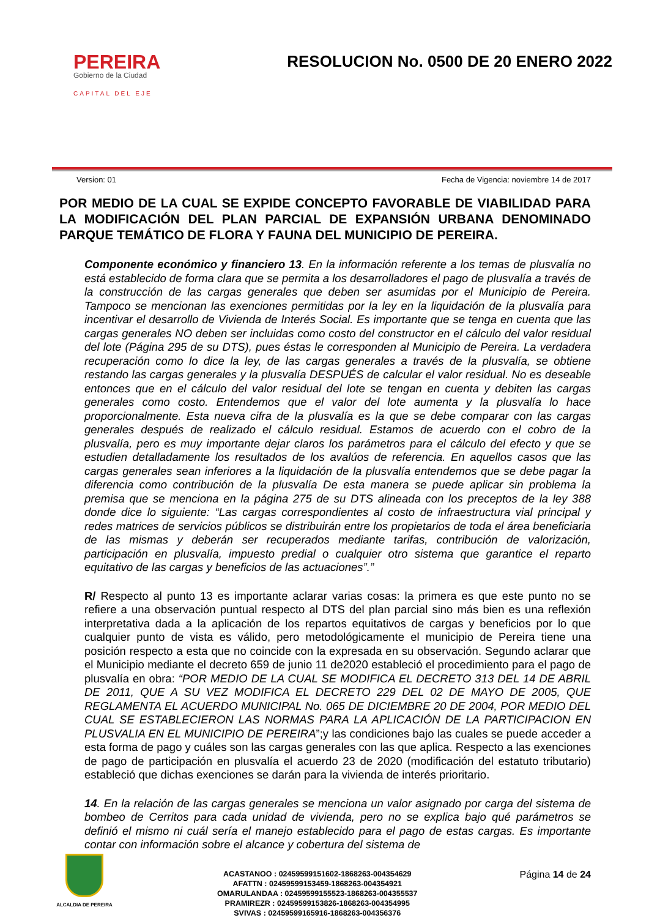PEREIRA
Gobierno de la Ciudad
CAPITAL DEL EJE
RESOLUCION No. 0500 DE 20 ENERO 2022
Version: 01 Fecha de Vigencia: noviembre 14 de 2017
POR MEDIO DE LA CUAL SE EXPIDE CONCEPTO FAVORABLE DE VIABILIDAD PARA LA MODIFICACIÓN DEL PLAN PARCIAL DE EXPANSIÓN URBANA DENOMINADO PARQUE TEMÁTICO DE FLORA Y FAUNA DEL MUNICIPIO DE PEREIRA.
Componente económico y financiero 13. En la información referente a los temas de plusvalía no está establecido de forma clara que se permita a los desarrolladores el pago de plusvalía a través de la construcción de las cargas generales que deben ser asumidas por el Municipio de Pereira. Tampoco se mencionan las exenciones permitidas por la ley en la liquidación de la plusvalía para incentivar el desarrollo de Vivienda de Interés Social. Es importante que se tenga en cuenta que las cargas generales NO deben ser incluidas como costo del constructor en el cálculo del valor residual del lote (Página 295 de su DTS), pues éstas le corresponden al Municipio de Pereira. La verdadera recuperación como lo dice la ley, de las cargas generales a través de la plusvalía, se obtiene restando las cargas generales y la plusvalía DESPUÉS de calcular el valor residual. No es deseable entonces que en el cálculo del valor residual del lote se tengan en cuenta y debiten las cargas generales como costo. Entendemos que el valor del lote aumenta y la plusvalía lo hace proporcionalmente. Esta nueva cifra de la plusvalía es la que se debe comparar con las cargas generales después de realizado el cálculo residual. Estamos de acuerdo con el cobro de la plusvalía, pero es muy importante dejar claros los parámetros para el cálculo del efecto y que se estudien detalladamente los resultados de los avalúos de referencia. En aquellos casos que las cargas generales sean inferiores a la liquidación de la plusvalía entendemos que se debe pagar la diferencia como contribución de la plusvalía De esta manera se puede aplicar sin problema la premisa que se menciona en la página 275 de su DTS alineada con los preceptos de la ley 388 donde dice lo siguiente: “Las cargas correspondientes al costo de infraestructura vial principal y redes matrices de servicios públicos se distribuirán entre los propietarios de toda el área beneficiaria de las mismas y deberán ser recuperados mediante tarifas, contribución de valorización, participación en plusvalía, impuesto predial o cualquier otro sistema que garantice el reparto equitativo de las cargas y beneficios de las actuaciones”.”
R/ Respecto al punto 13 es importante aclarar varias cosas: la primera es que este punto no se refiere a una observación puntual respecto al DTS del plan parcial sino más bien es una reflexión interpretativa dada a la aplicación de los repartos equitativos de cargas y beneficios por lo que cualquier punto de vista es válido, pero metodológicamente el municipio de Pereira tiene una posición respecto a esta que no coincide con la expresada en su observación. Segundo aclarar que el Municipio mediante el decreto 659 de junio 11 de2020 estableció el procedimiento para el pago de plusvalía en obra: “POR MEDIO DE LA CUAL SE MODIFICA EL DECRETO 313 DEL 14 DE ABRIL DE 2011, QUE A SU VEZ MODIFICA EL DECRETO 229 DEL 02 DE MAYO DE 2005, QUE REGLAMENTA EL ACUERDO MUNICIPAL No. 065 DE DICIEMBRE 20 DE 2004, POR MEDIO DEL CUAL SE ESTABLECIERON LAS NORMAS PARA LA APLICACIÓN DE LA PARTICIPACION EN PLUSVALIA EN EL MUNICIPIO DE PEREIRA”;y las condiciones bajo las cuales se puede acceder a esta forma de pago y cuáles son las cargas generales con las que aplica. Respecto a las exenciones de pago de participación en plusvalía el acuerdo 23 de 2020 (modificación del estatuto tributario) estableció que dichas exenciones se darán para la vivienda de interés prioritario.
14. En la relación de las cargas generales se menciona un valor asignado por carga del sistema de bombeo de Cerritos para cada unidad de vivienda, pero no se explica bajo qué parámetros se definió el mismo ni cuál sería el manejo establecido para el pago de estas cargas. Es importante contar con información sobre el alcance y cobertura del sistema de
ALCALDIA DE PEREIRA
ACASTANOO : 02459599151602-1868263-004354629
AFATTN : 02459599153459-1868263-004354921
OMARULANDAA : 02459599155523-1868263-004355537
PRAMIREZR : 02459599153826-1868263-004354995
SVIVAS : 02459599165916-1868263-004356376
Página 14 de 24